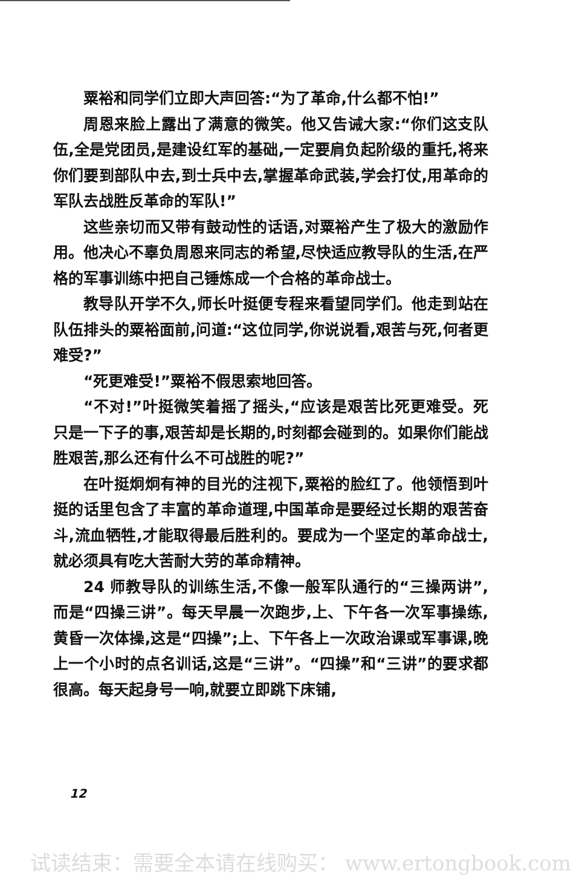粟裕和同学们立即大声回答:“为了革命,什么都不怕!”
周恩来脸上露出了满意的微笑。他又告诫大家:“你们这支队伍,全是党团员,是建设红军的基础,一定要肩负起阶级的重托,将来你们要到部队中去,到士兵中去,掌握革命武装,学会打仗,用革命的军队去战胜反革命的军队!”
这些亲切而又带有鼓动性的话语,对粟裕产生了极大的激励作用。他决心不辜负周恩来同志的希望,尽快适应教导队的生活,在严格的军事训练中把自己锤炼成一个合格的革命战士。
教导队开学不久,师长叶挺便专程来看望同学们。他走到站在队伍排头的粟裕面前,问道:“这位同学,你说说看,艰苦与死,何者更难受?”
“死更难受!”粟裕不假思索地回答。
“不对!”叶挺微笑着摇了摇头,“应该是艰苦比死更难受。死只是一下子的事,艰苦却是长期的,时刻都会碰到的。如果你们能战胜艰苦,那么还有什么不可战胜的呢?”
在叶挺炯炯有神的目光的注视下,粟裕的脸红了。他领悟到叶挺的话里包含了丰富的革命道理,中国革命是要经过长期的艰苦奋斗,流血牺牲,才能取得最后胜利的。要成为一个坚定的革命战士,就必须具有吃大苦耐大劳的革命精神。
24 师教导队的训练生活,不像一般军队通行的“三操两讲”,而是“四操三讲”。每天早晨一次跑步,上、下午各一次军事操练,黄昏一次体操,这是“四操”;上、下午各上一次政治课或军事课,晚上一个小时的点名训话,这是“三讲”。“四操”和“三讲”的要求都很高。每天起身号一响,就要立即跳下床铺,
12
试读结束：需要全本请在线购买： www.ertongbook.com